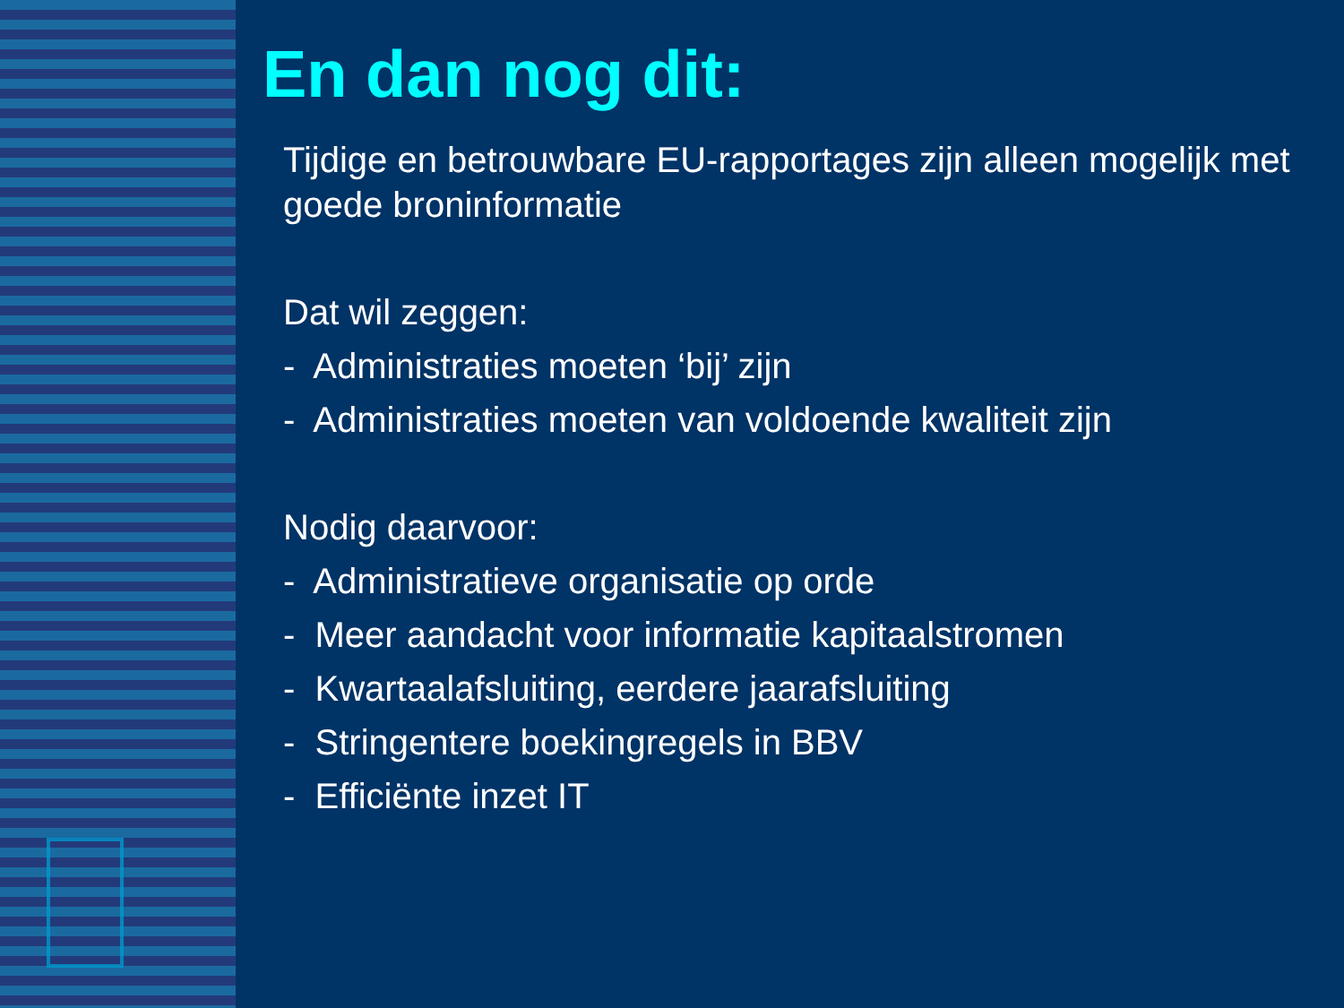En dan nog dit:
Tijdige en betrouwbare EU-rapportages zijn alleen mogelijk met goede broninformatie
Dat wil zeggen:
- Administraties moeten ‘bij’ zijn
- Administraties moeten van voldoende kwaliteit zijn
Nodig daarvoor:
- Administratieve organisatie op orde
- Meer aandacht voor informatie kapitaalstromen
- Kwartaalafsluiting, eerdere jaarafsluiting
- Stringentere boekingregels in BBV
- Efficiënte inzet IT